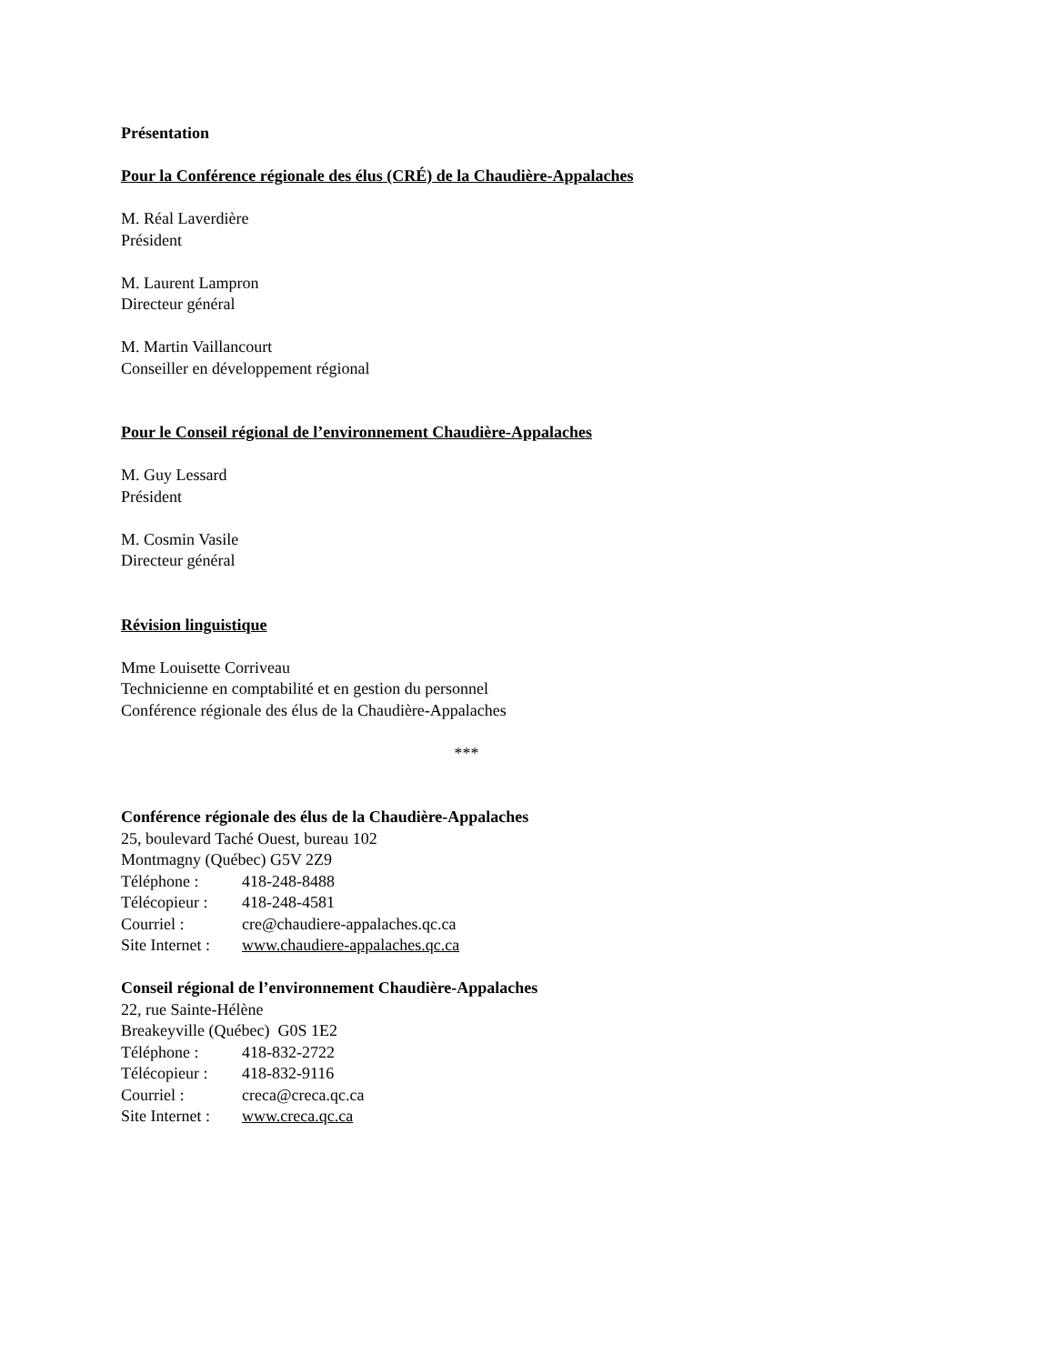Présentation
Pour la Conférence régionale des élus (CRÉ) de la Chaudière-Appalaches
M. Réal Laverdière
Président
M. Laurent Lampron
Directeur général
M. Martin Vaillancourt
Conseiller en développement régional
Pour le Conseil régional de l’environnement Chaudière-Appalaches
M. Guy Lessard
Président
M. Cosmin Vasile
Directeur général
Révision linguistique
Mme Louisette Corriveau
Technicienne en comptabilité et en gestion du personnel
Conférence régionale des élus de la Chaudière-Appalaches
***
Conférence régionale des élus de la Chaudière-Appalaches
25, boulevard Taché Ouest, bureau 102
Montmagny (Québec) G5V 2Z9
Téléphone : 418-248-8488
Télécopieur : 418-248-4581
Courriel : cre@chaudiere-appalaches.qc.ca
Site Internet : www.chaudiere-appalaches.qc.ca
Conseil régional de l’environnement Chaudière-Appalaches
22, rue Sainte-Hélène
Breakeyville (Québec) G0S 1E2
Téléphone : 418-832-2722
Télécopieur : 418-832-9116
Courriel : creca@creca.qc.ca
Site Internet : www.creca.qc.ca